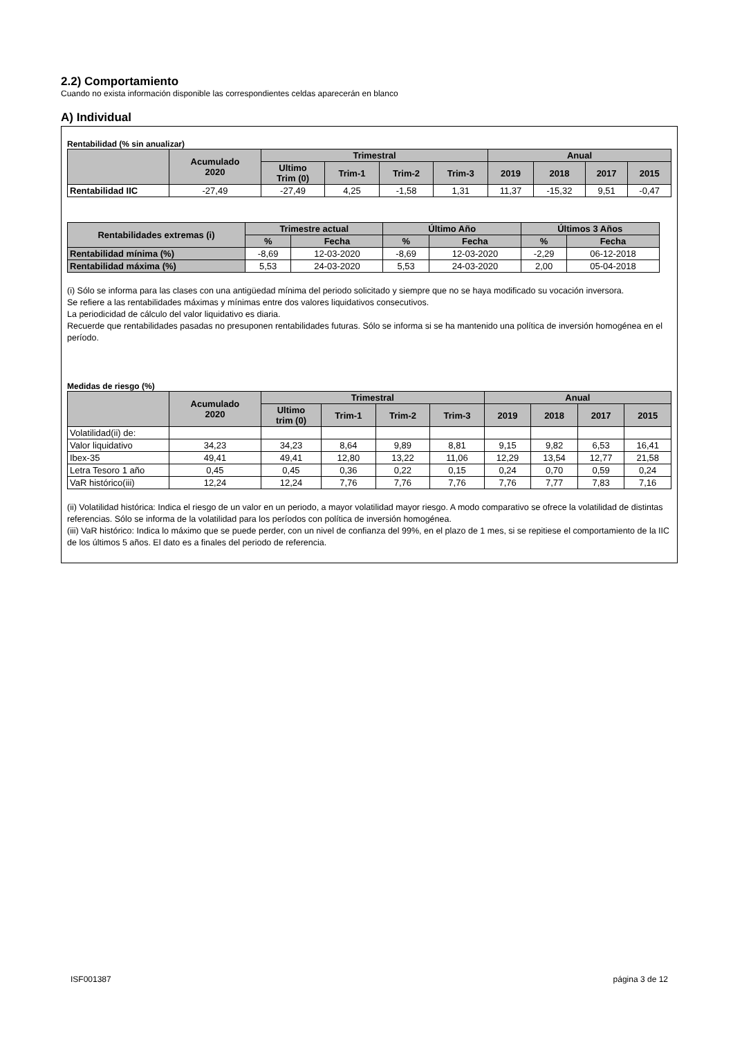2.2) Comportamiento
Cuando no exista información disponible las correspondientes celdas aparecerán en blanco
A) Individual
Rentabilidad (% sin anualizar)
| | Acumulado 2020 | Trimestral | | | | Anual | | | |
| --- | --- | --- | --- | --- | --- | --- | --- | --- | --- |
| | | Ultimo Trim (0) | Trim-1 | Trim-2 | Trim-3 | 2019 | 2018 | 2017 | 2015 |
| Rentabilidad IIC | -27,49 | -27,49 | 4,25 | -1,58 | 1,31 | 11,37 | -15,32 | 9,51 | -0,47 |
| Rentabilidades extremas (i) | Trimestre actual | | Último Año | | Últimos 3 Años | |
| --- | --- | --- | --- | --- | --- | --- |
| | % | Fecha | % | Fecha | % | Fecha |
| Rentabilidad mínima (%) | -8,69 | 12-03-2020 | -8,69 | 12-03-2020 | -2,29 | 06-12-2018 |
| Rentabilidad máxima (%) | 5,53 | 24-03-2020 | 5,53 | 24-03-2020 | 2,00 | 05-04-2018 |
(i) Sólo se informa para las clases con una antigüedad mínima del periodo solicitado y siempre que no se haya modificado su vocación inversora.
Se refiere a las rentabilidades máximas y mínimas entre dos valores liquidativos consecutivos.
La periodicidad de cálculo del valor liquidativo es diaria.
Recuerde que rentabilidades pasadas no presuponen rentabilidades futuras. Sólo se informa si se ha mantenido una política de inversión homogénea en el período.
Medidas de riesgo (%)
| | Acumulado 2020 | Trimestral | | | | Anual | | | |
| --- | --- | --- | --- | --- | --- | --- | --- | --- | --- |
| | | Ultimo trim (0) | Trim-1 | Trim-2 | Trim-3 | 2019 | 2018 | 2017 | 2015 |
| Volatilidad(ii) de: | | | | | | | | | |
| Valor liquidativo | 34,23 | 34,23 | 8,64 | 9,89 | 8,81 | 9,15 | 9,82 | 6,53 | 16,41 |
| Ibex-35 | 49,41 | 49,41 | 12,80 | 13,22 | 11,06 | 12,29 | 13,54 | 12,77 | 21,58 |
| Letra Tesoro 1 año | 0,45 | 0,45 | 0,36 | 0,22 | 0,15 | 0,24 | 0,70 | 0,59 | 0,24 |
| VaR histórico(iii) | 12,24 | 12,24 | 7,76 | 7,76 | 7,76 | 7,76 | 7,77 | 7,83 | 7,16 |
(ii) Volatilidad histórica: Indica el riesgo de un valor en un periodo, a mayor volatilidad mayor riesgo. A modo comparativo se ofrece la volatilidad de distintas referencias. Sólo se informa de la volatilidad para los períodos con política de inversión homogénea.
(iii) VaR histórico: Indica lo máximo que se puede perder, con un nivel de confianza del 99%, en el plazo de 1 mes, si se repitiese el comportamiento de la IIC de los últimos 5 años. El dato es a finales del periodo de referencia.
ISF001387 página 3 de 12